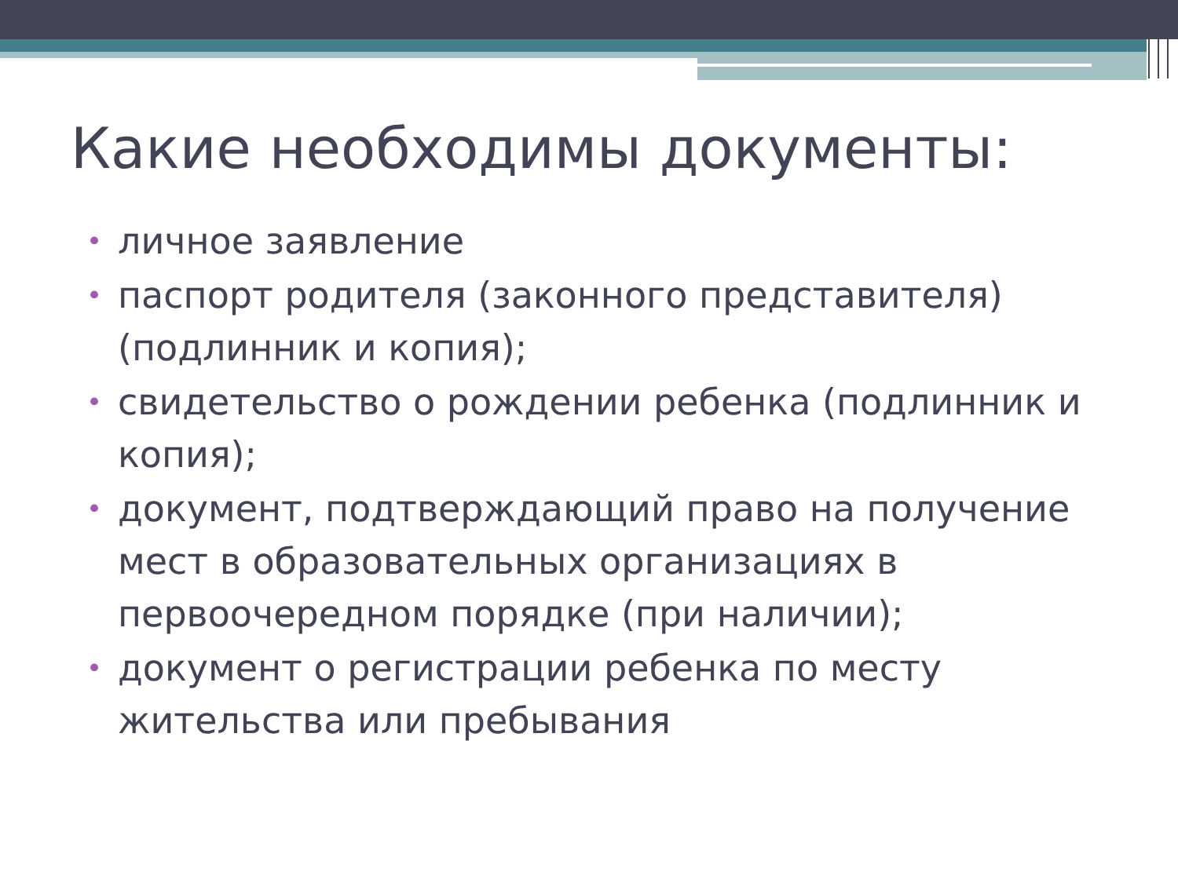Какие необходимы документы:
• личное заявление
• паспорт родителя (законного представителя) (подлинник и копия);
• свидетельство о рождении ребенка (подлинник и копия);
• документ, подтверждающий право на получение мест в образовательных организациях в первоочередном порядке (при наличии);
• документ о регистрации ребенка по месту жительства или пребывания